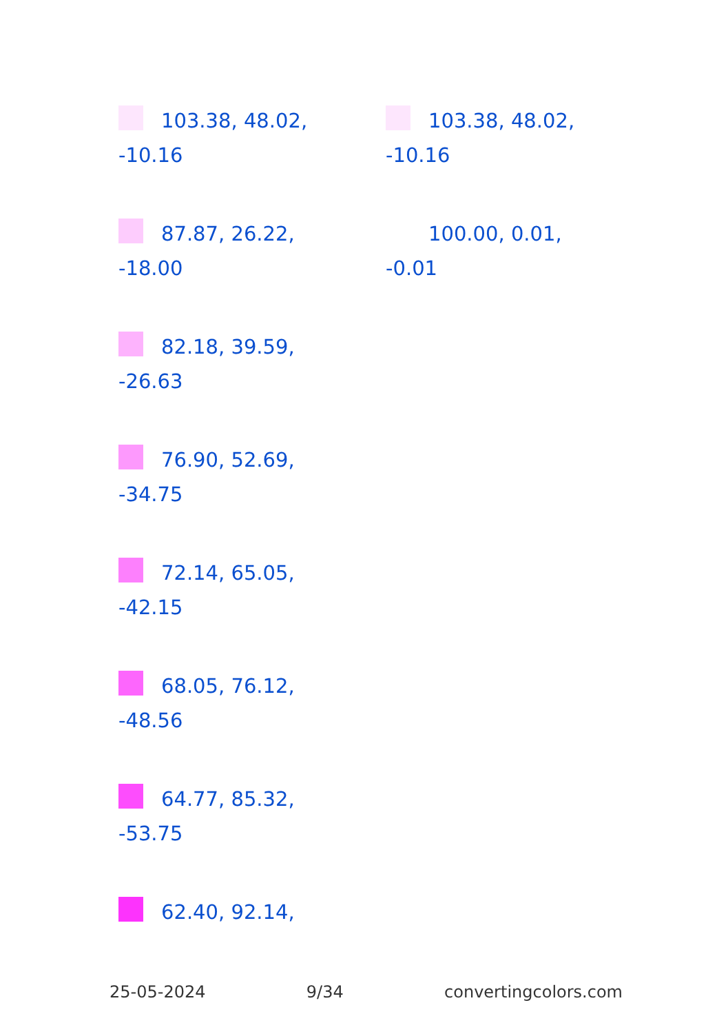103.38, 48.02,
-10.16
87.87, 26.22,
-18.00
82.18, 39.59,
-26.63
76.90, 52.69,
-34.75
72.14, 65.05,
-42.15
68.05, 76.12,
-48.56
64.77, 85.32,
-53.75
62.40, 92.14,
103.38, 48.02,
-10.16
100.00, 0.01,
-0.01
25-05-2024 9/34 convertingcolors.com